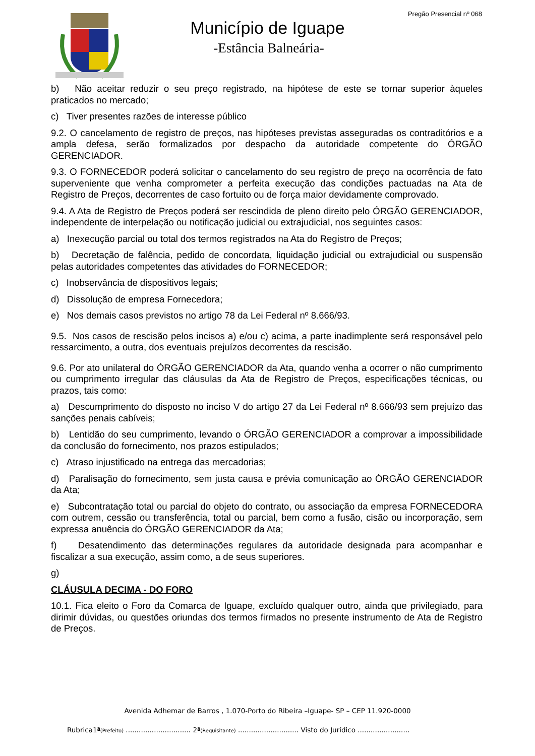Pregão Presencial nº 068
Município de Iguape
-Estância Balneária-
b) Não aceitar reduzir o seu preço registrado, na hipótese de este se tornar superior àqueles praticados no mercado;
c) Tiver presentes razões de interesse público
9.2. O cancelamento de registro de preços, nas hipóteses previstas asseguradas os contraditórios e a ampla defesa, serão formalizados por despacho da autoridade competente do ÓRGÃO GERENCIADOR.
9.3. O FORNECEDOR poderá solicitar o cancelamento do seu registro de preço na ocorrência de fato superveniente que venha comprometer a perfeita execução das condições pactuadas na Ata de Registro de Preços, decorrentes de caso fortuito ou de força maior devidamente comprovado.
9.4. A Ata de Registro de Preços poderá ser rescindida de pleno direito pelo ÓRGÃO GERENCIADOR, independente de interpelação ou notificação judicial ou extrajudicial, nos seguintes casos:
a) Inexecução parcial ou total dos termos registrados na Ata do Registro de Preços;
b) Decretação de falência, pedido de concordata, liquidação judicial ou extrajudicial ou suspensão pelas autoridades competentes das atividades do FORNECEDOR;
c) Inobservância de dispositivos legais;
d) Dissolução de empresa Fornecedora;
e) Nos demais casos previstos no artigo 78 da Lei Federal nº 8.666/93.
9.5. Nos casos de rescisão pelos incisos a) e/ou c) acima, a parte inadimplente será responsável pelo ressarcimento, a outra, dos eventuais prejuízos decorrentes da rescisão.
9.6. Por ato unilateral do ÓRGÃO GERENCIADOR da Ata, quando venha a ocorrer o não cumprimento ou cumprimento irregular das cláusulas da Ata de Registro de Preços, especificações técnicas, ou prazos, tais como:
a) Descumprimento do disposto no inciso V do artigo 27 da Lei Federal nº 8.666/93 sem prejuízo das sanções penais cabíveis;
b) Lentidão do seu cumprimento, levando o ÓRGÃO GERENCIADOR a comprovar a impossibilidade da conclusão do fornecimento, nos prazos estipulados;
c) Atraso injustificado na entrega das mercadorias;
d) Paralisação do fornecimento, sem justa causa e prévia comunicação ao ÓRGÃO GERENCIADOR da Ata;
e) Subcontratação total ou parcial do objeto do contrato, ou associação da empresa FORNECEDORA com outrem, cessão ou transferência, total ou parcial, bem como a fusão, cisão ou incorporação, sem expressa anuência do ÓRGÃO GERENCIADOR da Ata;
f) Desatendimento das determinações regulares da autoridade designada para acompanhar e fiscalizar a sua execução, assim como, a de seus superiores.
g)
CLÁUSULA DECIMA - DO FORO
10.1. Fica eleito o Foro da Comarca de Iguape, excluído qualquer outro, ainda que privilegiado, para dirimir dúvidas, ou questões oriundas dos termos firmados no presente instrumento de Ata de Registro de Preços.
Avenida Adhemar de Barros , 1.070-Porto do Ribeira –Iguape- SP – CEP 11.920-0000
Rubrica1ª(Prefeito) .............................. 2ª(Requisitante) ............................ Visto do Jurídico ........................